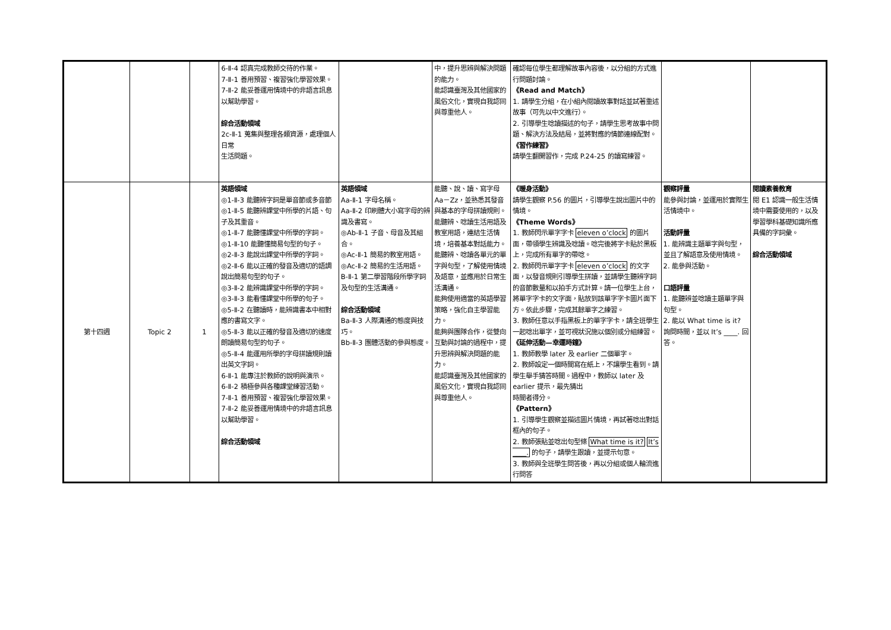| | | | 6-Ⅱ-4 認真完成教師交待的作業。 7-Ⅱ-1 善用預習、複習強化學習效果。 7-Ⅱ-2 能妥善運用情境中的非語言訊息以幫助學習。 綜合活動領域 2c-Ⅱ-1 蒐集與整理各類資源，處理個人日常 生活問題。 | | 中，提升思辨與解決問題的能力。 能認識臺灣及其他國家的風俗文化，實現自我認同與尊重他人。 | 確認每位學生都理解故事內容後，以分組的方式進行問題討論。 《Read and Match》 1. 請學生分組，在小組內閱讀故事對話並試著重述故事（可先以中文進行）。 2. 引導學生唸讀描述的句子，請學生思考故事中問題、解決方法及結局，並將對應的情節連線配對。 《習作練習》 請學生翻開習作，完成 P.24-25 的讀寫練習。 | | |
| 第十四週 | Topic 2 | 1 | 英語領域 ◎1-Ⅱ-3 能聽辨字詞是單音節或多音節 ◎1-Ⅱ-5 能聽辨課堂中所學的片語、句子及其重音。 ◎1-Ⅱ-7 能聽懂課堂中所學的字詞。 ◎1-Ⅱ-10 能聽懂簡易句型的句子。 ◎2-Ⅱ-3 能說出課堂中所學的字詞。 ◎2-Ⅱ-6 能以正確的發音及適切的語調說出簡易句型的句子。 ◎3-Ⅱ-2 能辨識課堂中所學的字詞。 ◎3-Ⅱ-3 能看懂課堂中所學的句子。 ◎5-Ⅱ-2 在聽讀時，能辨識書本中相對應的書寫文字。 ◎5-Ⅱ-3 能以正確的發音及適切的速度朗讀簡易句型的句子。 ◎5-Ⅱ-4 能運用所學的字母拼讀規則讀出英文字詞。 6-Ⅱ-1 能專注於教師的說明與演示。 6-Ⅱ-2 積極參與各種課堂練習活動。 7-Ⅱ-1 善用預習、複習強化學習效果。 7-Ⅱ-2 能妥善運用情境中的非語言訊息以幫助學習。 綜合活動領域 | 英語領域 Aa-Ⅱ-1 字母名稱。 Aa-Ⅱ-2 印刷體大小寫字母的辨識及書寫。 ◎Ab-Ⅱ-1 子音、母音及其組合。 ◎Ac-Ⅱ-1 簡易的教室用語。 ◎Ac-Ⅱ-2 簡易的生活用語。 B-Ⅱ-1 第二學習階段所學字詞及句型的生活溝通。 綜合活動領域 Ba-Ⅱ-3 人際溝通的態度與技巧。 Bb-Ⅱ-3 團體活動的參與態度。 | 能聽、說、讀、寫字母 Aa－Zz，並熟悉其發音與基本的字母拼讀規則。 能聽辨、唸讀生活用語及教室用語，連結生活情境，培養基本對話能力。 能聽辨、唸讀各單元的單字與句型，了解使用情境及語意，並應用於日常生活溝通。 能夠使用適當的英語學習策略，強化自主學習能力。 能夠與團隊合作，從雙向互動與討論的過程中，提升思辨與解決問題的能力。 能認識臺灣及其他國家的風俗文化，實現自我認同與尊重他人。 | 《暖身活動》 請學生觀察 P.56 的圖片，引導學生說出圖片中的情境。 《Theme Words》 1. 教師閃示單字字卡 eleven o’clock 的圖片面，帶領學生辨識及唸讀。唸完後將字卡貼於黑板上，完成所有單字的帶唸。 2. 教師閃示單字字卡 eleven o’clock 的文字面，以發音規則引導學生拼讀，並請學生聽辨字詞的音節數量和以拍手方式計算。請一位學生上台，將單字字卡的文字面，貼放到該單字字卡圖片面下方。依此步驟，完成其餘單字之練習。 3. 教師任意以手指黑板上的單字字卡，請全班學生一起唸出單字，並可視狀況施以個別或分組練習。 《延伸活動—幸運時鐘》 1. 教師教學 later 及 earlier 二個單字。 2. 教師設定一個時間寫在紙上，不讓學生看到。請學生舉手猜答時間。過程中，教師以 later 及 earlier 提示，最先猜出 時間者得分。 《Pattern》 1. 引導學生觀察並描述圖片情境，再試著唸出對話框內的句子。 2. 教師張貼並唸出句型條 What time is it? It’s ____. 的句子，請學生跟讀，並提示句意。 3. 教師與全班學生問答後，再以分組或個人輪流進行問答 | 觀察評量 能參與討論，並運用於實際生活情境中。 活動評量 1. 能辨識主題單字與句型，並且了解語意及使用情境。 2. 能參與活動。 口語評量 1. 能聽辨並唸讀主題單字與句型。 2. 能以 What time is it? 詢問時間，並以 It’s ____. 回答。 | 閱讀素養教育 閱 E1 認識一般生活情境中需要使用的，以及學習學科基礎知識所應具備的字詞彙。 綜合活動領域 |